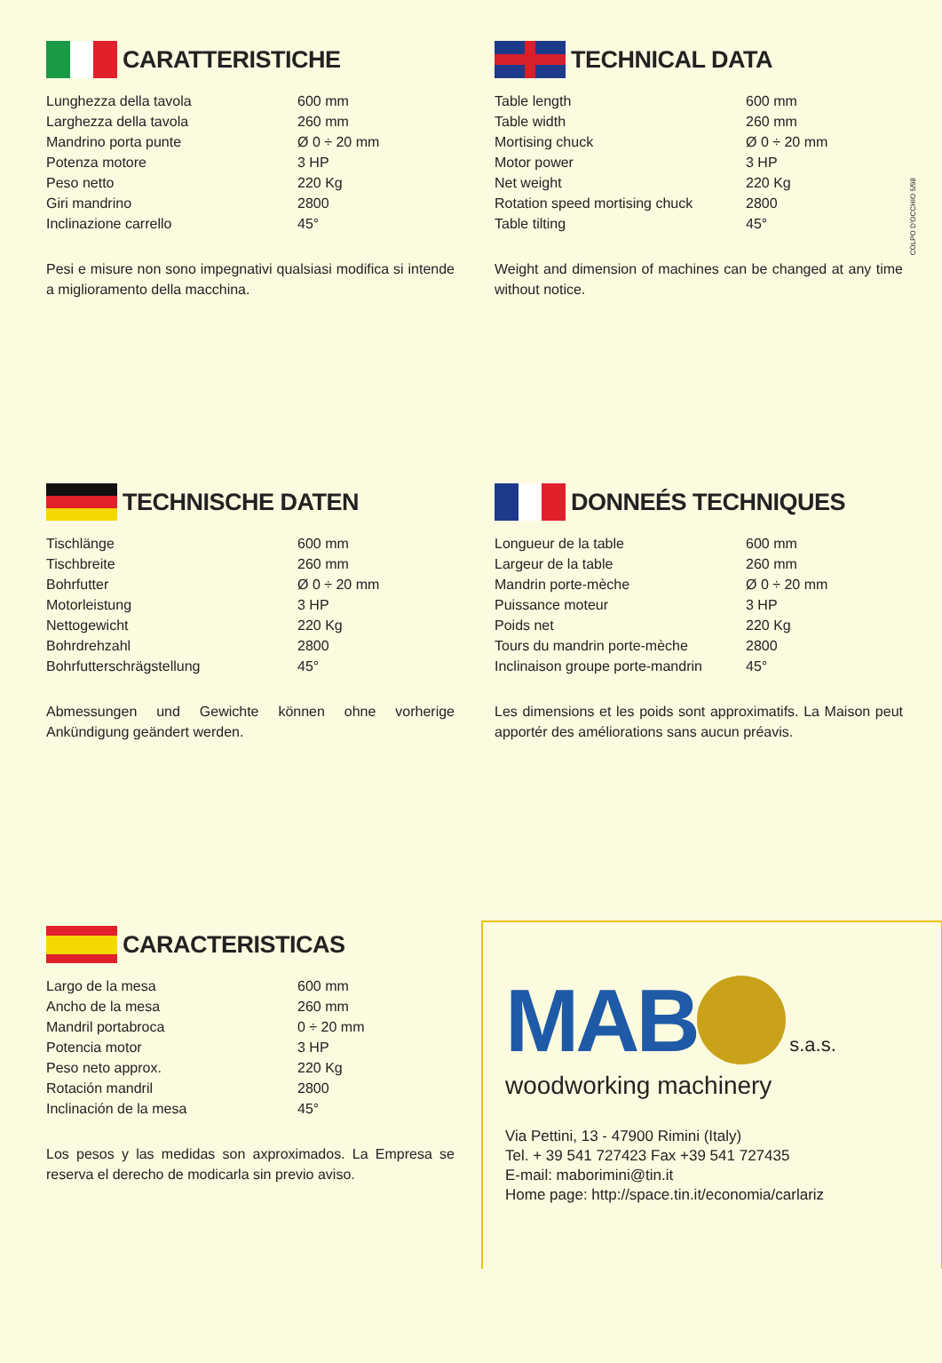COLPO D'OCCHIO 5/98
CARATTERISTICHE
| Lunghezza della tavola | 600 mm |
| Larghezza della tavola | 260 mm |
| Mandrino porta punte | Ø 0 ÷ 20 mm |
| Potenza motore | 3 HP |
| Peso netto | 220 Kg |
| Giri mandrino | 2800 |
| Inclinazione carrello | 45° |
Pesi e misure non sono impegnativi qualsiasi modifica si intende a miglioramento della macchina.
TECHNICAL DATA
| Table length | 600 mm |
| Table width | 260 mm |
| Mortising chuck | Ø 0 ÷ 20 mm |
| Motor power | 3 HP |
| Net weight | 220 Kg |
| Rotation speed mortising chuck | 2800 |
| Table tilting | 45° |
Weight and dimension of machines can be changed at any time without notice.
TECHNISCHE DATEN
| Tischlänge | 600 mm |
| Tischbreite | 260 mm |
| Bohrfutter | Ø 0 ÷ 20 mm |
| Motorleistung | 3 HP |
| Nettogewicht | 220 Kg |
| Bohrdrehzahl | 2800 |
| Bohrfutterschrägstellung | 45° |
Abmessungen und Gewichte können ohne vorherige Ankündigung geändert werden.
DONNEÉS TECHNIQUES
| Longueur de la table | 600 mm |
| Largeur de la table | 260 mm |
| Mandrin porte-mèche | Ø 0 ÷ 20 mm |
| Puissance moteur | 3 HP |
| Poids net | 220 Kg |
| Tours du mandrin porte-mèche | 2800 |
| Inclinaison groupe porte-mandrin | 45° |
Les dimensions et les poids sont approximatifs. La Maison peut apportér des améliorations sans aucun préavis.
CARACTERISTICAS
| Largo de la mesa | 600 mm |
| Ancho de la mesa | 260 mm |
| Mandril portabroca | 0 ÷ 20 mm |
| Potencia motor | 3 HP |
| Peso neto approx. | 220 Kg |
| Rotación mandril | 2800 |
| Inclinación de la mesa | 45° |
Los pesos y las medidas son axproximados. La Empresa se reserva el derecho de modicarla sin previo aviso.
MAB s.a.s.
woodworking machinery
Via Pettini, 13 - 47900 Rimini (Italy)
Tel. + 39 541 727423 Fax +39 541 727435
E-mail: maborimini@tin.it
Home page: http://space.tin.it/economia/carlariz